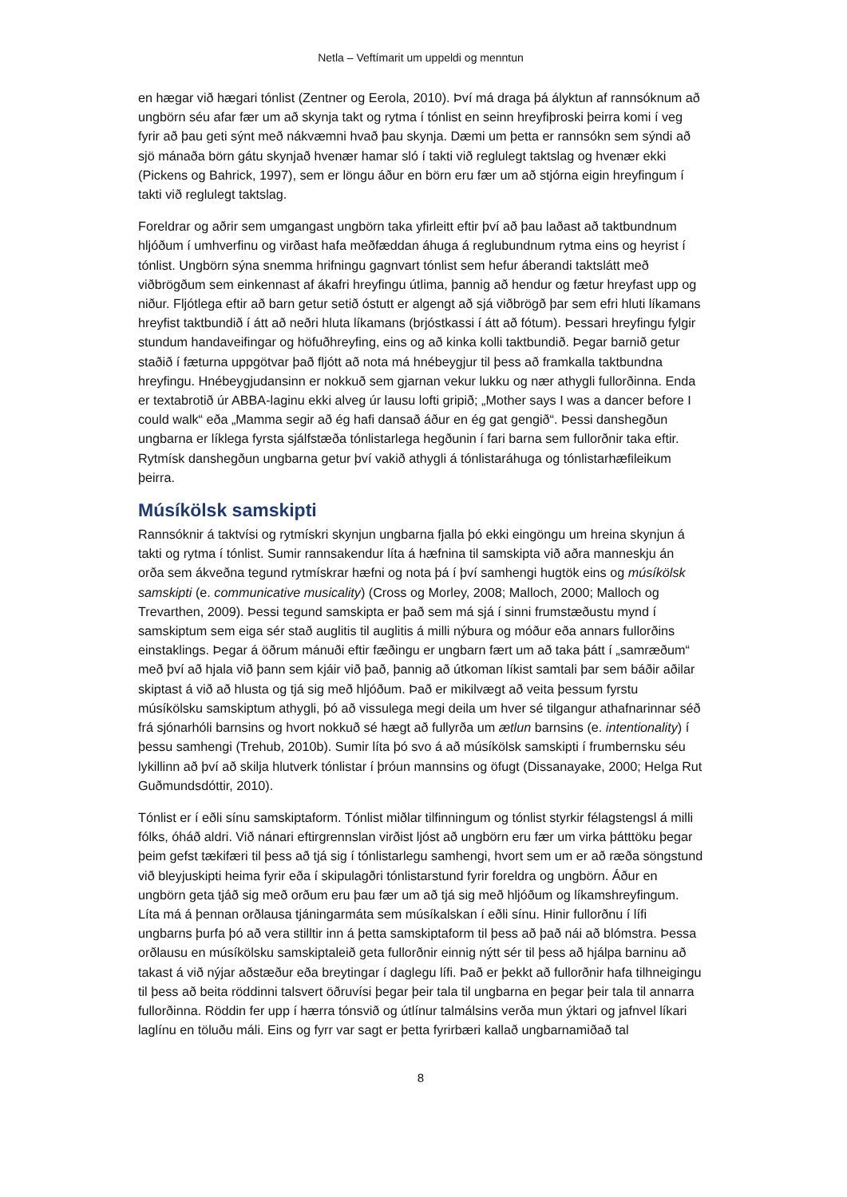Netla – Veftímarit um uppeldi og menntun
en hægar við hægari tónlist (Zentner og Eerola, 2010). Því má draga þá ályktun af rannsóknum að ungbörn séu afar fær um að skynja takt og rytma í tónlist en seinn hreyfiþroski þeirra komi í veg fyrir að þau geti sýnt með nákvæmni hvað þau skynja. Dæmi um þetta er rannsókn sem sýndi að sjö mánaða börn gátu skynjað hvenær hamar sló í takti við reglulegt taktslag og hvenær ekki (Pickens og Bahrick, 1997), sem er löngu áður en börn eru fær um að stjórna eigin hreyfingum í takti við reglulegt taktslag.
Foreldrar og aðrir sem umgangast ungbörn taka yfirleitt eftir því að þau laðast að taktbundnum hljóðum í umhverfinu og virðast hafa meðfæddan áhuga á reglubundnum rytma eins og heyrist í tónlist. Ungbörn sýna snemma hrifningu gagnvart tónlist sem hefur áberandi taktslátt með viðbrögðum sem einkennast af ákafri hreyfingu útlima, þannig að hendur og fætur hreyfast upp og niður. Fljótlega eftir að barn getur setið óstutt er algengt að sjá viðbrögð þar sem efri hluti líkamans hreyfist taktbundið í átt að neðri hluta líkamans (brjóstkassi í átt að fótum). Þessari hreyfingu fylgir stundum handaveifingar og höfuðhreyfing, eins og að kinka kolli taktbundið. Þegar barnið getur staðið í fæturna uppgötvar það fljótt að nota má hnébeygjur til þess að framkalla taktbundna hreyfingu. Hnébeygjudansinn er nokkuð sem gjarnan vekur lukku og nær athygli fullorðinna. Enda er textabrotið úr ABBA-laginu ekki alveg úr lausu lofti gripið; „Mother says I was a dancer before I could walk“ eða „Mamma segir að ég hafi dansað áður en ég gat gengið“. Þessi danshegðun ungbarna er líklega fyrsta sjálfstæða tónlistarlega hegðunin í fari barna sem fullorðnir taka eftir. Rytmísk danshegðun ungbarna getur því vakið athygli á tónlistaráhuga og tónlistarhæfileikum þeirra.
Músíkölsk samskipti
Rannsóknir á taktvísi og rytmískri skynjun ungbarna fjalla þó ekki eingöngu um hreina skynjun á takti og rytma í tónlist. Sumir rannsakendur líta á hæfnina til samskipta við aðra manneskju án orða sem ákveðna tegund rytmískrar hæfni og nota þá í því samhengi hugtök eins og músíkölsk samskipti (e. communicative musicality) (Cross og Morley, 2008; Malloch, 2000; Malloch og Trevarthen, 2009). Þessi tegund samskipta er það sem má sjá í sinni frumstæðustu mynd í samskiptum sem eiga sér stað auglitis til auglitis á milli nýbura og móður eða annars fullorðins einstaklings. Þegar á öðrum mánuði eftir fæðingu er ungbarn fært um að taka þátt í „samræðum“ með því að hjala við þann sem kjáir við það, þannig að útkoman líkist samtali þar sem báðir aðilar skiptast á við að hlusta og tjá sig með hljóðum. Það er mikilvægt að veita þessum fyrstu músíkölsku samskiptum athygli, þó að vissulega megi deila um hver sé tilgangur athafnarinnar séð frá sjónarhóli barnsins og hvort nokkuð sé hægt að fullyrða um ætlun barnsins (e. intentionality) í þessu samhengi (Trehub, 2010b). Sumir líta þó svo á að músíkölsk samskipti í frumbernsku séu lykillinn að því að skilja hlutverk tónlistar í þróun mannsins og öfugt (Dissanayake, 2000; Helga Rut Guðmundsdóttir, 2010).
Tónlist er í eðli sínu samskiptaform. Tónlist miðlar tilfinningum og tónlist styrkir félagstengsl á milli fólks, óháð aldri. Við nánari eftirgrennslan virðist ljóst að ungbörn eru fær um virka þátttöku þegar þeim gefst tækifæri til þess að tjá sig í tónlistarlegu samhengi, hvort sem um er að ræða söngstund við bleyjuskipti heima fyrir eða í skipulagðri tónlistarstund fyrir foreldra og ungbörn. Áður en ungbörn geta tjáð sig með orðum eru þau fær um að tjá sig með hljóðum og líkamshreyfingum. Líta má á þennan orðlausa tjáningarmáta sem músíkalskan í eðli sínu. Hinir fullorðnu í lífi ungbarns þurfa þó að vera stilltir inn á þetta samskiptaform til þess að það nái að blómstra. Þessa orðlausu en músíkölsku samskiptaleið geta fullorðnir einnig nýtt sér til þess að hjálpa barninu að takast á við nýjar aðstæður eða breytingar í daglegu lífi. Það er þekkt að fullorðnir hafa tilhneigingu til þess að beita röddinni talsvert öðruvísi þegar þeir tala til ungbarna en þegar þeir tala til annarra fullorðinna. Röddin fer upp í hærra tónsvið og útlínur talmálsins verða mun ýktari og jafnvel líkari laglínu en töluðu máli. Eins og fyrr var sagt er þetta fyrirbæri kallað ungbarnamiðað tal
8